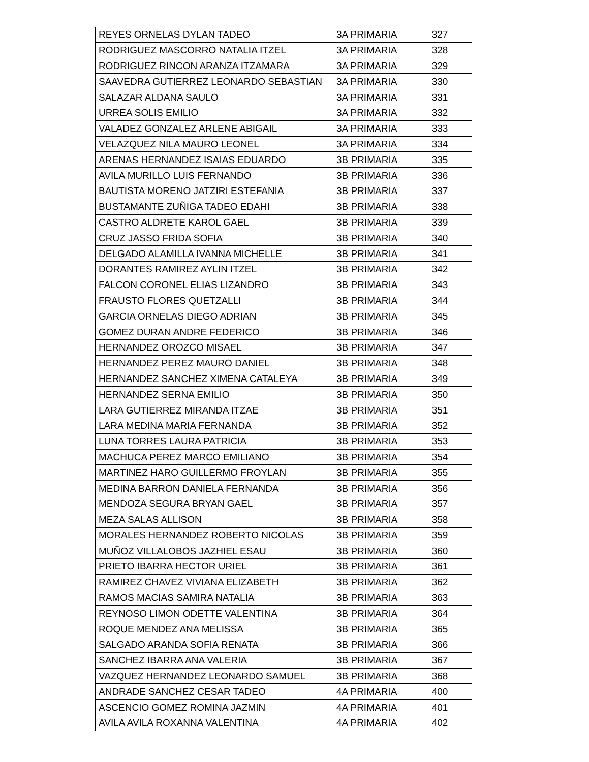| REYES ORNELAS DYLAN TADEO | 3A PRIMARIA | 327 |
| RODRIGUEZ MASCORRO NATALIA ITZEL | 3A PRIMARIA | 328 |
| RODRIGUEZ RINCON ARANZA ITZAMARA | 3A PRIMARIA | 329 |
| SAAVEDRA GUTIERREZ LEONARDO SEBASTIAN | 3A PRIMARIA | 330 |
| SALAZAR ALDANA SAULO | 3A PRIMARIA | 331 |
| URREA SOLIS EMILIO | 3A PRIMARIA | 332 |
| VALADEZ GONZALEZ ARLENE ABIGAIL | 3A PRIMARIA | 333 |
| VELAZQUEZ NILA MAURO LEONEL | 3A PRIMARIA | 334 |
| ARENAS HERNANDEZ ISAIAS EDUARDO | 3B PRIMARIA | 335 |
| AVILA MURILLO LUIS FERNANDO | 3B PRIMARIA | 336 |
| BAUTISTA MORENO JATZIRI ESTEFANIA | 3B PRIMARIA | 337 |
| BUSTAMANTE ZUÑIGA TADEO EDAHI | 3B PRIMARIA | 338 |
| CASTRO ALDRETE KAROL GAEL | 3B PRIMARIA | 339 |
| CRUZ JASSO FRIDA SOFIA | 3B PRIMARIA | 340 |
| DELGADO ALAMILLA IVANNA MICHELLE | 3B PRIMARIA | 341 |
| DORANTES RAMIREZ AYLIN ITZEL | 3B PRIMARIA | 342 |
| FALCON CORONEL ELIAS LIZANDRO | 3B PRIMARIA | 343 |
| FRAUSTO FLORES QUETZALLI | 3B PRIMARIA | 344 |
| GARCIA ORNELAS DIEGO ADRIAN | 3B PRIMARIA | 345 |
| GOMEZ DURAN ANDRE FEDERICO | 3B PRIMARIA | 346 |
| HERNANDEZ OROZCO MISAEL | 3B PRIMARIA | 347 |
| HERNANDEZ PEREZ MAURO DANIEL | 3B PRIMARIA | 348 |
| HERNANDEZ SANCHEZ XIMENA CATALEYA | 3B PRIMARIA | 349 |
| HERNANDEZ SERNA EMILIO | 3B PRIMARIA | 350 |
| LARA GUTIERREZ MIRANDA ITZAE | 3B PRIMARIA | 351 |
| LARA MEDINA MARIA FERNANDA | 3B PRIMARIA | 352 |
| LUNA TORRES LAURA PATRICIA | 3B PRIMARIA | 353 |
| MACHUCA PEREZ MARCO EMILIANO | 3B PRIMARIA | 354 |
| MARTINEZ HARO GUILLERMO FROYLAN | 3B PRIMARIA | 355 |
| MEDINA BARRON DANIELA FERNANDA | 3B PRIMARIA | 356 |
| MENDOZA SEGURA BRYAN GAEL | 3B PRIMARIA | 357 |
| MEZA SALAS ALLISON | 3B PRIMARIA | 358 |
| MORALES HERNANDEZ ROBERTO NICOLAS | 3B PRIMARIA | 359 |
| MUÑOZ VILLALOBOS JAZHIEL ESAU | 3B PRIMARIA | 360 |
| PRIETO IBARRA HECTOR URIEL | 3B PRIMARIA | 361 |
| RAMIREZ CHAVEZ VIVIANA ELIZABETH | 3B PRIMARIA | 362 |
| RAMOS MACIAS SAMIRA NATALIA | 3B PRIMARIA | 363 |
| REYNOSO LIMON ODETTE VALENTINA | 3B PRIMARIA | 364 |
| ROQUE MENDEZ ANA MELISSA | 3B PRIMARIA | 365 |
| SALGADO ARANDA SOFIA RENATA | 3B PRIMARIA | 366 |
| SANCHEZ IBARRA ANA VALERIA | 3B PRIMARIA | 367 |
| VAZQUEZ HERNANDEZ LEONARDO SAMUEL | 3B PRIMARIA | 368 |
| ANDRADE SANCHEZ CESAR TADEO | 4A PRIMARIA | 400 |
| ASCENCIO GOMEZ ROMINA JAZMIN | 4A PRIMARIA | 401 |
| AVILA AVILA ROXANNA VALENTINA | 4A PRIMARIA | 402 |